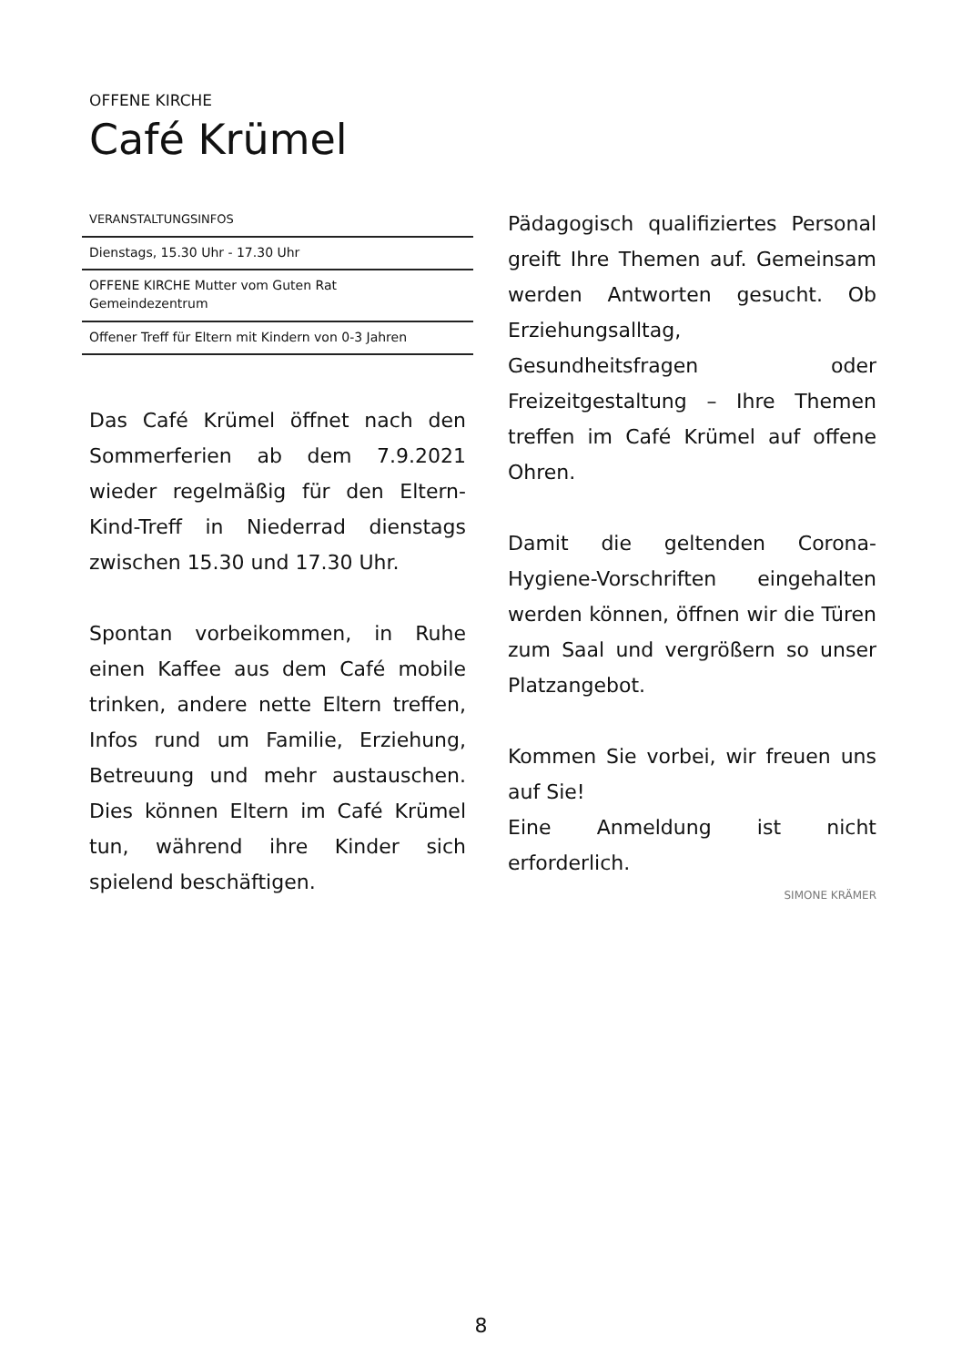OFFENE KIRCHE
Café Krümel
VERANSTALTUNGSINFOS
Dienstags, 15.30 Uhr - 17.30 Uhr
OFFENE KIRCHE Mutter vom Guten Rat
Gemeindezentrum
Offener Treff für Eltern mit Kindern von 0-3 Jahren
Das Café Krümel öffnet nach den Sommerferien ab dem 7.9.2021 wieder regelmäßig für den Eltern-Kind-Treff in Niederrad dienstags zwischen 15.30 und 17.30 Uhr.
Spontan vorbeikommen, in Ruhe einen Kaffee aus dem Café mobile trinken, andere nette Eltern treffen, Infos rund um Familie, Erziehung, Betreuung und mehr austauschen. Dies können Eltern im Café Krümel tun, während ihre Kinder sich spielend beschäftigen.
Pädagogisch qualifiziertes Personal greift Ihre Themen auf. Gemeinsam werden Antworten gesucht. Ob Erziehungsalltag, Gesundheitsfragen oder Freizeitgestaltung – Ihre Themen treffen im Café Krümel auf offene Ohren.
Damit die geltenden Corona-Hygiene-Vorschriften eingehalten werden können, öffnen wir die Türen zum Saal und vergrößern so unser Platzangebot.
Kommen Sie vorbei, wir freuen uns auf Sie!
Eine Anmeldung ist nicht erforderlich.
SIMONE KRÄMER
8